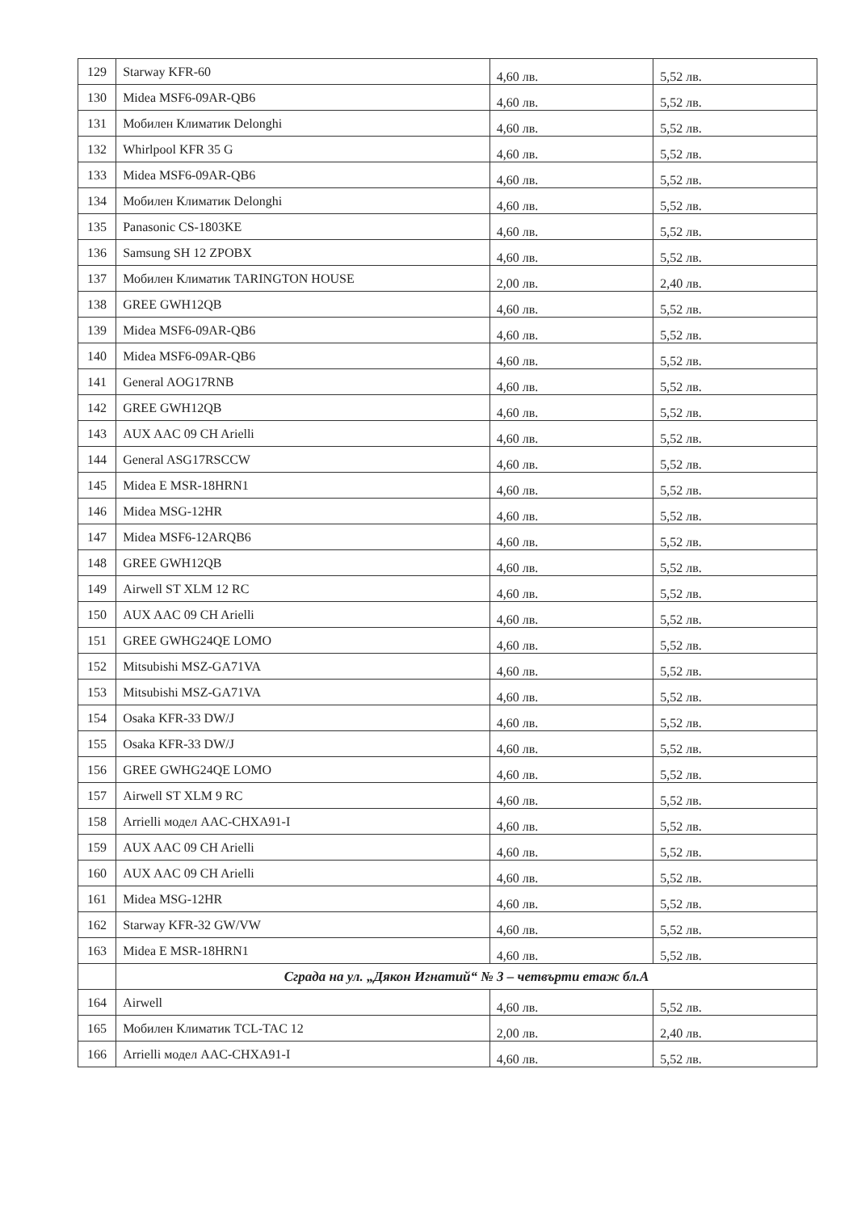| 129 | Starway KFR-60 | 4,60 лв. | 5,52 лв. |
| 130 | Midea MSF6-09AR-QB6 | 4,60 лв. | 5,52 лв. |
| 131 | Мобилен Климатик Delonghi | 4,60 лв. | 5,52 лв. |
| 132 | Whirlpool KFR 35 G | 4,60 лв. | 5,52 лв. |
| 133 | Midea MSF6-09AR-QB6 | 4,60 лв. | 5,52 лв. |
| 134 | Мобилен Климатик Delonghi | 4,60 лв. | 5,52 лв. |
| 135 | Panasonic CS-1803KE | 4,60 лв. | 5,52 лв. |
| 136 | Samsung SH 12 ZPOBX | 4,60 лв. | 5,52 лв. |
| 137 | Мобилен Климатик TARINGTON HOUSE | 2,00 лв. | 2,40 лв. |
| 138 | GREE GWH12QB | 4,60 лв. | 5,52 лв. |
| 139 | Midea MSF6-09AR-QB6 | 4,60 лв. | 5,52 лв. |
| 140 | Midea MSF6-09AR-QB6 | 4,60 лв. | 5,52 лв. |
| 141 | General AOG17RNB | 4,60 лв. | 5,52 лв. |
| 142 | GREE GWH12QB | 4,60 лв. | 5,52 лв. |
| 143 | AUX AAC 09 CH Arielli | 4,60 лв. | 5,52 лв. |
| 144 | General ASG17RSCCW | 4,60 лв. | 5,52 лв. |
| 145 | Midea E MSR-18HRN1 | 4,60 лв. | 5,52 лв. |
| 146 | Midea MSG-12HR | 4,60 лв. | 5,52 лв. |
| 147 | Midea MSF6-12ARQB6 | 4,60 лв. | 5,52 лв. |
| 148 | GREE GWH12QB | 4,60 лв. | 5,52 лв. |
| 149 | Airwell ST XLM 12 RC | 4,60 лв. | 5,52 лв. |
| 150 | AUX AAC 09 CH Arielli | 4,60 лв. | 5,52 лв. |
| 151 | GREE GWHG24QE LOMO | 4,60 лв. | 5,52 лв. |
| 152 | Mitsubishi MSZ-GA71VA | 4,60 лв. | 5,52 лв. |
| 153 | Mitsubishi MSZ-GA71VA | 4,60 лв. | 5,52 лв. |
| 154 | Osaka KFR-33 DW/J | 4,60 лв. | 5,52 лв. |
| 155 | Osaka KFR-33 DW/J | 4,60 лв. | 5,52 лв. |
| 156 | GREE GWHG24QE LOMO | 4,60 лв. | 5,52 лв. |
| 157 | Airwell ST XLM 9 RC | 4,60 лв. | 5,52 лв. |
| 158 | Arrielli модел AAC-CHXA91-I | 4,60 лв. | 5,52 лв. |
| 159 | AUX AAC 09 CH Arielli | 4,60 лв. | 5,52 лв. |
| 160 | AUX AAC 09 CH Arielli | 4,60 лв. | 5,52 лв. |
| 161 | Midea MSG-12HR | 4,60 лв. | 5,52 лв. |
| 162 | Starway KFR-32 GW/VW | 4,60 лв. | 5,52 лв. |
| 163 | Midea E MSR-18HRN1 | 4,60 лв. | 5,52 лв. |
| | Сграда на ул. „Дякон Игнатий“ № 3 – четвърти етаж бл.А | | |
| 164 | Airwell | 4,60 лв. | 5,52 лв. |
| 165 | Мобилен Климатик TCL-TAC 12 | 2,00 лв. | 2,40 лв. |
| 166 | Arrielli модел AAC-CHXA91-I | 4,60 лв. | 5,52 лв. |